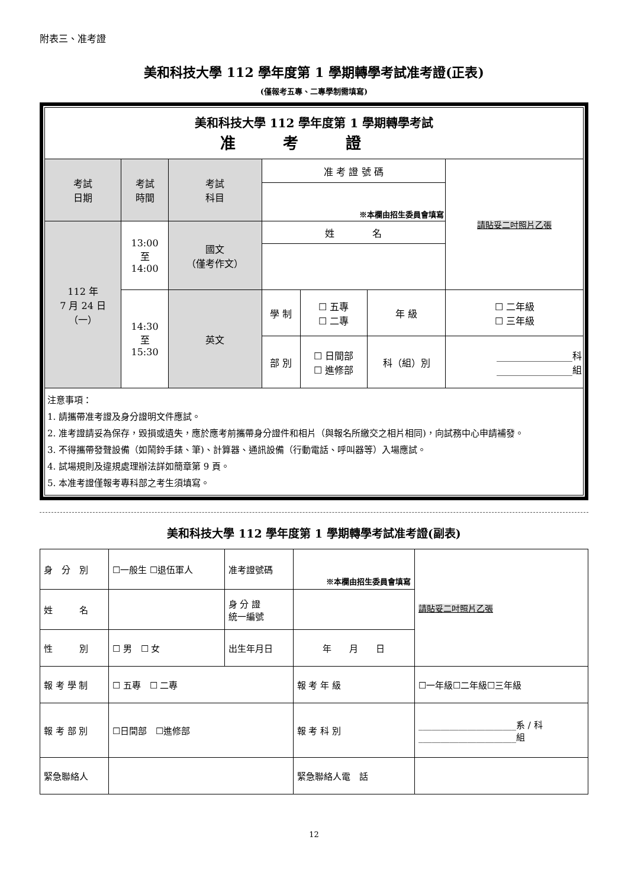附表三、准考證
美和科技大學 112 學年度第 1 學期轉學考試准考證(正表)
(僅報考五專、二專學制需填寫)
| 美和科技大學 112 學年度第 1 學期轉學考試 准考證 | | | | | | |
| 考試 日期 | 考試 時間 | 考試 科目 | 准 考 證 號 碼 | | | 請貼妥二吋照片乙張 |
| | | | ※本欄由招生委員會填寫 | | | |
| 112 年 7 月 24 日 （一） | 13:00 至 14:00 | 國文 （僅考作文） | 姓 名 | | | |
| | 14:30 至 15:30 | 英文 | 學 制 | ☐ 五專 ☐ 二專 | 年 級 | ☐ 二年級 ☐ 三年級 |
| | | | 部 別 | ☐ 日間部 ☐ 進修部 | 科（組）別 | ________________科 ________________組 |
| 注意事項： 1. 請攜帶准考證及身分證明文件應試。 2. 准考證請妥為保存，毀損或遺失，應於應考前攜帶身分證件和相片（與報名所繳交之相片相同)，向試務中心申請補發。 3. 不得攜帶發聲設備（如鬧鈴手錶、筆)、計算器、通訊設備（行動電話、呼叫器等）入場應試。 4. 試場規則及違規處理辦法詳如簡章第 9 頁。 5. 本准考證僅報考專科部之考生須填寫。 | | | | | | |
美和科技大學 112 學年度第 1 學期轉學考試准考證(副表)
| 身 分 別 | ☐一般生 ☐退伍軍人 | 准考證號碼 | ※本欄由招生委員會填寫 | | 請貼妥二吋照片乙張 |
| 姓 名 | | 身 分 證 統一編號 | | | |
| 性 別 | ☐ 男 ☐ 女 | 出生年月日 | 年 月 日 | | |
| 報 考 學 制 | ☐ 五專 ☐ 二專 | | 報 考 年 級 | ☐一年級☐二年級☐三年級 | |
| 報 考 部 別 | ☐日間部 ☐進修部 | | 報 考 科 別 | ______________________系 / 科 ______________________組 | |
| 緊急聯絡人 | | | 緊急聯絡人電 話 | | |
12